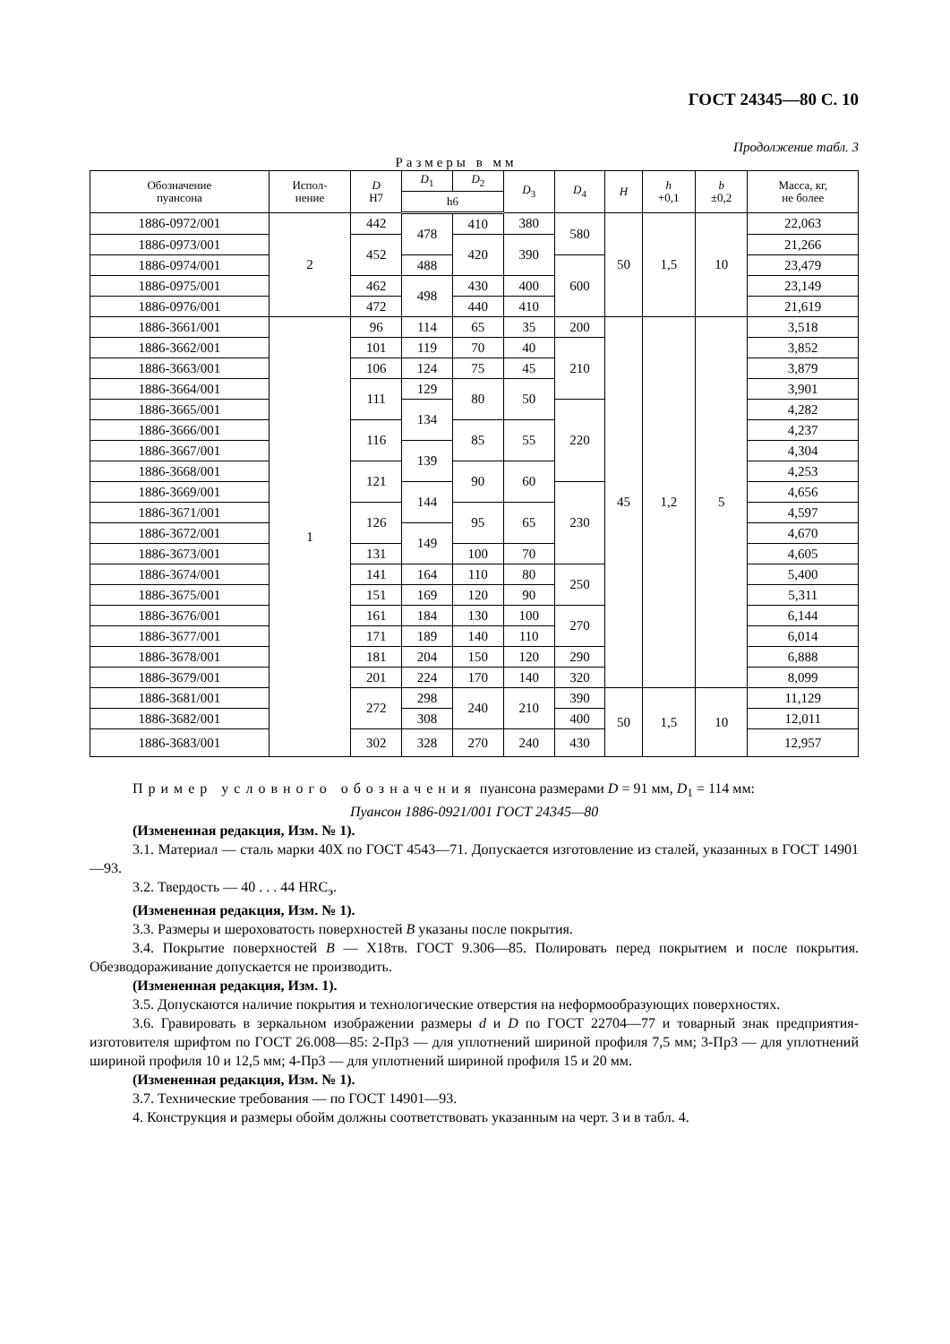ГОСТ 24345—80 С. 10
Продолжение табл. 3
Размеры в мм
| Обозначение пуансона | Испол- нение | D Н7 | D<sub>1</sub> | D<sub>2</sub> | D<sub>3</sub> | D<sub>4</sub> | H | h +0,1 | b ±0,2 | Масса, кг, не более |
| --- | --- | --- | --- | --- | --- | --- | --- | --- | --- | --- |
| | | | h6 | | | | | | | |
| 1886-0972/001 | 2 | 442 | 478 | 410 | 380 | 580 | 50 | 1,5 | 10 | 22,063 |
| 1886-0973/001 | | 452 | | 420 | 390 | | | | | 21,266 |
| 1886-0974/001 | | | 488 | | | 600 | | | | 23,479 |
| 1886-0975/001 | | 462 | 498 | 430 | 400 | | | | | 23,149 |
| 1886-0976/001 | | 472 | | 440 | 410 | | | | | 21,619 |
| 1886-3661/001 | 1 | 96 | 114 | 65 | 35 | 200 | 45 | 1,2 | 5 | 3,518 |
| 1886-3662/001 | | 101 | 119 | 70 | 40 | 210 | | | | 3,852 |
| 1886-3663/001 | | 106 | 124 | 75 | 45 | | | | | 3,879 |
| 1886-3664/001 | | 111 | 129 | 80 | 50 | | | | | 3,901 |
| 1886-3665/001 | | | 134 | | | 220 | | | | 4,282 |
| 1886-3666/001 | | 116 | | 85 | 55 | | | | | 4,237 |
| 1886-3667/001 | | | 139 | | | | | | | 4,304 |
| 1886-3668/001 | | 121 | | 90 | 60 | | | | | 4,253 |
| 1886-3669/001 | | | 144 | | | 230 | | | | 4,656 |
| 1886-3671/001 | | 126 | | 95 | 65 | | | | | 4,597 |
| 1886-3672/001 | | | 149 | | | | | | | 4,670 |
| 1886-3673/001 | | 131 | | 100 | 70 | | | | | 4,605 |
| 1886-3674/001 | | 141 | 164 | 110 | 80 | 250 | | | | 5,400 |
| 1886-3675/001 | | 151 | 169 | 120 | 90 | | | | | 5,311 |
| 1886-3676/001 | | 161 | 184 | 130 | 100 | 270 | | | | 6,144 |
| 1886-3677/001 | | 171 | 189 | 140 | 110 | | | | | 6,014 |
| 1886-3678/001 | | 181 | 204 | 150 | 120 | 290 | | | | 6,888 |
| 1886-3679/001 | | 201 | 224 | 170 | 140 | 320 | | | | 8,099 |
| 1886-3681/001 | | 272 | 298 | 240 | 210 | 390 | 50 | 1,5 | 10 | 11,129 |
| 1886-3682/001 | | | 308 | | | 400 | | | | 12,011 |
| 1886-3683/001 | | 302 | 328 | 270 | 240 | 430 | | | | 12,957 |
Пример условного обозначения пуансона размерами D = 91 мм, D<sub>1</sub> = 114 мм:
Пуансон 1886-0921/001 ГОСТ 24345—80
(Измененная редакция, Изм. № 1).
3.1. Материал — сталь марки 40Х по ГОСТ 4543—71. Допускается изготовление из сталей, указанных в ГОСТ 14901—93.
3.2. Твердость — 40 . . . 44 HRC<sub>э</sub>.
(Измененная редакция, Изм. № 1).
3.3. Размеры и шероховатость поверхностей B указаны после покрытия.
3.4. Покрытие поверхностей B — Х18тв. ГОСТ 9.306—85. Полировать перед покрытием и после покрытия. Обезводораживание допускается не производить.
(Измененная редакция, Изм. 1).
3.5. Допускаются наличие покрытия и технологические отверстия на неформообразующих поверхностях.
3.6. Гравировать в зеркальном изображении размеры d и D по ГОСТ 22704—77 и товарный знак предприятия-изготовителя шрифтом по ГОСТ 26.008—85: 2-Пр3 — для уплотнений шириной профиля 7,5 мм; 3-Пр3 — для уплотнений шириной профиля 10 и 12,5 мм; 4-Пр3 — для уплотнений шириной профиля 15 и 20 мм.
(Измененная редакция, Изм. № 1).
3.7. Технические требования — по ГОСТ 14901—93.
4. Конструкция и размеры обойм должны соответствовать указанным на черт. 3 и в табл. 4.